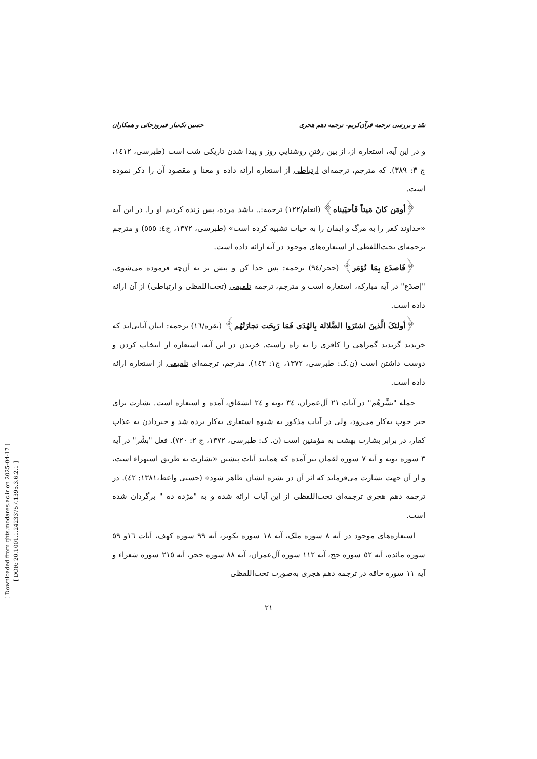[ Downloaded from qhts.modares.ac.ir on 2025-04-17 ]
[ DOR: 20.1001.1.24233757.1395.3.6.2.1 ]
نقد و بررسی ترجمه قرآن‌کریم- ترجمه دهم هجری حسین تک‌تبار فیروزجائی و همکاران
و در این آیه، استعاره از، از بین رفتنِ روشناییِ روز و پیدا شدن تاریکی شب است (طبرسی، ١٤١٢، ج ٣: ٣٨٩). که مترجم، ترجمه‌ای ارتباطی از استعاره ارائه داده و معنا و مقصود آن را ذکر نموده است.
﴿أومَن کانَ مَیتاً فَأحیَیناه﴾ (انعام/١٢٢) ترجمه:.. باشد مرده، پس زنده کردیم او را. در این آیه «خداوند کفر را به مرگ و ایمان را به حیات تشبیه کرده است» (طبرسی، ١٣٧٢، ج٤: ٥٥٥) و مترجم ترجمه‌ای تحت‌اللفظی از استعاره‌های موجود در آیه ارائه داده است.
﴿فَاصدَع بِمَا تُؤمَر﴾ (حجر/٩٤) ترجمه: پس جدا کن و پیش بر به آن‌چه فرموده می‌شوی. "إصدَع" در آیه مبارکه، استعاره است و مترجم، ترجمه تلفیقی (تحت‌اللفظی و ارتباطی) از آن ارائه داده است.
﴿أولئکَ الَّذینَ اشتَرَوا الضَّلالة بِالهُدَی فَمَا رَبِحَت تجارَتُهُم﴾ (بقره/١٦) ترجمه: اینان آنانی‌اند که خریدند گزیدند گمراهی را کافری را به راه راست. خریدن در این آیه، استعاره از انتخاب کردن و دوست داشتن است (ن.ک: طبرسی، ١٣٧٢، ج١: ١٤٣). مترجم، ترجمه‌ای تلفیقی از استعاره ارائه داده است.
جمله "بشِّرهُم" در آیات ٢١ آل‌عمران، ٣٤ توبه و ٢٤ انشقاق، آمده و استعاره است. بشارت برای خبر خوب به‌کار می‌رود، ولی در آیات مذکور به شیوه استعاری به‌کار برده شد و خبردادن به عذاب کفار، در برابر بشارت بهشت به مؤمنین است (ن. ک: طبرسی، ١٣٧٢، ج ٢: ٧٢٠). فعل "بشِّر" در آیه ٣ سوره توبه و آیه ٧ سوره لقمان نیز آمده که همانند آیات پیشین «بشارت به طریق استهزاء است، و از آن جهت بشارت می‌فرماید که اثر آن در بشره ایشان ظاهر شود» (حسنی واعظ،١٣٨١: ٤٢). در ترجمه دهم هجری ترجمه‌ای تحت‌اللفظی از این آیات ارائه شده و به "مژده ده " برگردان شده است.
استعاره‌های موجود در آیه ٨ سوره ملک، آیه ١٨ سوره تکویر، آیه ٩٩ سوره کهف، آیات ١٦و ٥٩ سوره مائده، آیه ٥٢ سوره حج، آیه ١١٢ سوره آل‌عمران، آیه ٨٨ سوره حجر، آیه ٢١٥ سوره شعراء و آیه ١١ سوره حاقه در ترجمه دهم هجری به‌صورت تحت‌اللفظی
٢١